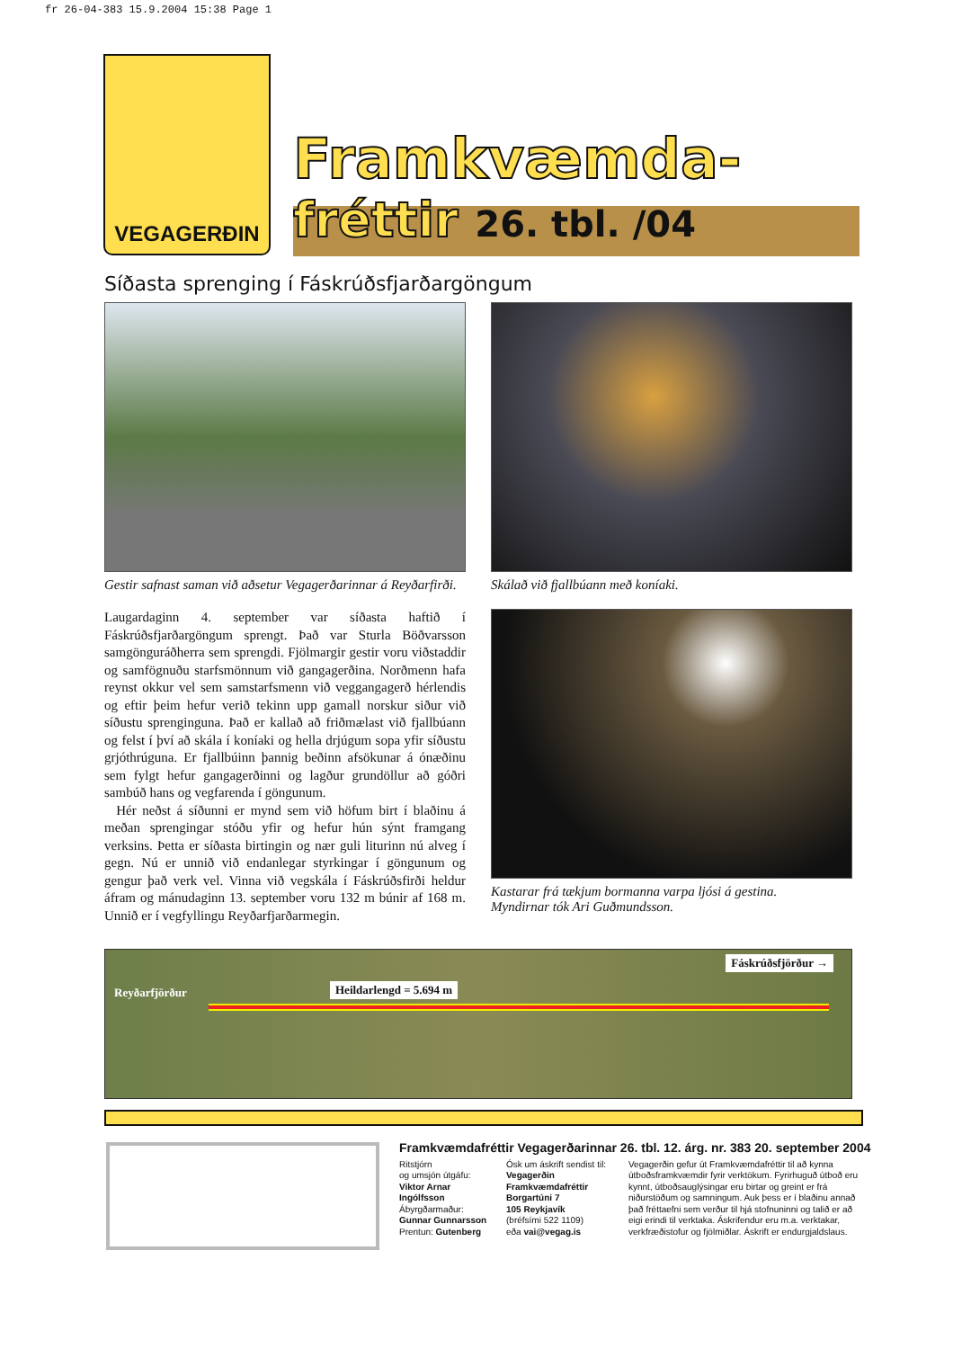fr 26-04-383 15.9.2004 15:38 Page 1
VEGAGERÐIN
Framkvæmda-
fréttir 26. tbl. /04
Síðasta sprenging í Fáskrúðsfjarðargöngum
Gestir safnast saman við aðsetur Vegagerðarinnar á Reyðarfirði.
Laugardaginn 4. september var síðasta haftið í Fáskrúðsfjarðargöngum sprengt. Það var Sturla Böðvarsson samgönguráðherra sem sprengdi. Fjölmargir gestir voru viðstaddir og samfögnuðu starfsmönnum við gangagerðina. Norðmenn hafa reynst okkur vel sem samstarfsmenn við veggangagerð hérlendis og eftir þeim hefur verið tekinn upp gamall norskur siður við síðustu sprenginguna. Það er kallað að friðmælast við fjallbúann og felst í því að skála í koníaki og hella drjúgum sopa yfir síðustu grjóthrúguna. Er fjallbúinn þannig beðinn afsökunar á ónæðinu sem fylgt hefur gangagerðinni og lagður grundöllur að góðri sambúð hans og vegfarenda í göngunum.
Hér neðst á síðunni er mynd sem við höfum birt í blaðinu á meðan sprengingar stóðu yfir og hefur hún sýnt framgang verksins. Þetta er síðasta birtingin og nær guli liturinn nú alveg í gegn. Nú er unnið við endanlegar styrkingar í göngunum og gengur það verk vel. Vinna við vegskála í Fáskrúðsfirði heldur áfram og mánudaginn 13. september voru 132 m búnir af 168 m. Unnið er í vegfyllingu Reyðarfjarðarmegin.
Skálað við fjallbúann með koníaki.
Kastarar frá tækjum bormanna varpa ljósi á gestina.
Myndirnar tók Ari Guðmundsson.
Fáskrúðsfjörður →
Heildarlengd = 5.694 m Reyðarfjörður
Framkvæmdafréttir Vegagerðarinnar 26. tbl. 12. árg. nr. 383 20. september 2004
Ritstjórn
og umsjón útgáfu:
Viktor Arnar Ingólfsson
Ábyrgðarmaður:
Gunnar Gunnarsson
Prentun: Gutenberg
Ósk um áskrift sendist til:
Vegagerðin
Framkvæmdafréttir
Borgartúni 7
105 Reykjavík
(bréfsími 522 1109)
eða vai@vegag.is
Vegagerðin gefur út Framkvæmdafréttir til að kynna útboðsframkvæmdir fyrir verktökum. Fyrirhuguð útboð eru kynnt, útboðsauglýsingar eru birtar og greint er frá niðurstöðum og samningum. Auk þess er í blaðinu annað það fréttaefni sem verður til hjá stofnuninni og talið er að eigi erindi til verktaka. Áskrifendur eru m.a. verktakar, verkfræðistofur og fjölmiðlar. Áskrift er endurgjaldslaus.